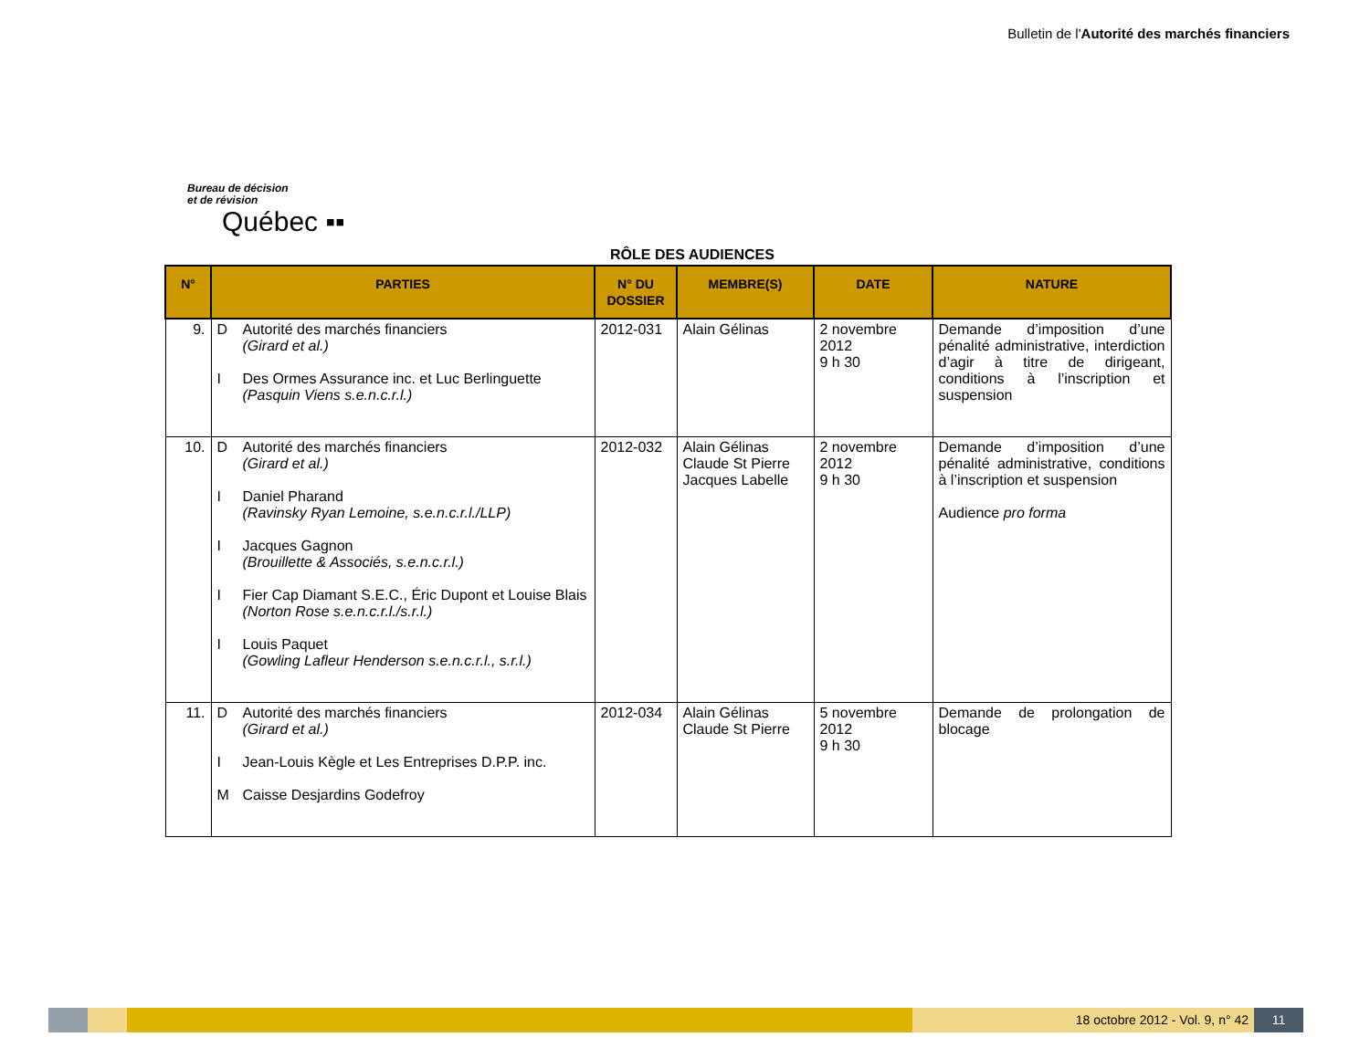Bulletin de l'Autorité des marchés financiers
Bureau de décision
et de révision
Québec ▪▪
RÔLE DES AUDIENCES
| N° | PARTIES | N° DU DOSSIER | MEMBRE(S) | DATE | NATURE |
| --- | --- | --- | --- | --- | --- |
| 9. | D Autorité des marchés financiers (Girard et al.) I Des Ormes Assurance inc. et Luc Berlinguette (Pasquin Viens s.e.n.c.r.l.) | 2012-031 | Alain Gélinas | 2 novembre 2012 9 h 30 | Demande d’imposition d’une pénalité administrative, interdiction d’agir à titre de dirigeant, conditions à l’inscription et suspension |
| 10. | D Autorité des marchés financiers (Girard et al.) I Daniel Pharand (Ravinsky Ryan Lemoine, s.e.n.c.r.l./LLP) I Jacques Gagnon (Brouillette & Associés, s.e.n.c.r.l.) I Fier Cap Diamant S.E.C., Éric Dupont et Louise Blais (Norton Rose s.e.n.c.r.l./s.r.l.) I Louis Paquet (Gowling Lafleur Henderson s.e.n.c.r.l., s.r.l.) | 2012-032 | Alain Gélinas Claude St Pierre Jacques Labelle | 2 novembre 2012 9 h 30 | Demande d’imposition d’une pénalité administrative, conditions à l’inscription et suspension Audience pro forma |
| 11. | D Autorité des marchés financiers (Girard et al.) I Jean-Louis Kègle et Les Entreprises D.P.P. inc. M Caisse Desjardins Godefroy | 2012-034 | Alain Gélinas Claude St Pierre | 5 novembre 2012 9 h 30 | Demande de prolongation de blocage |
18 octobre 2012 - Vol. 9, n° 42
11